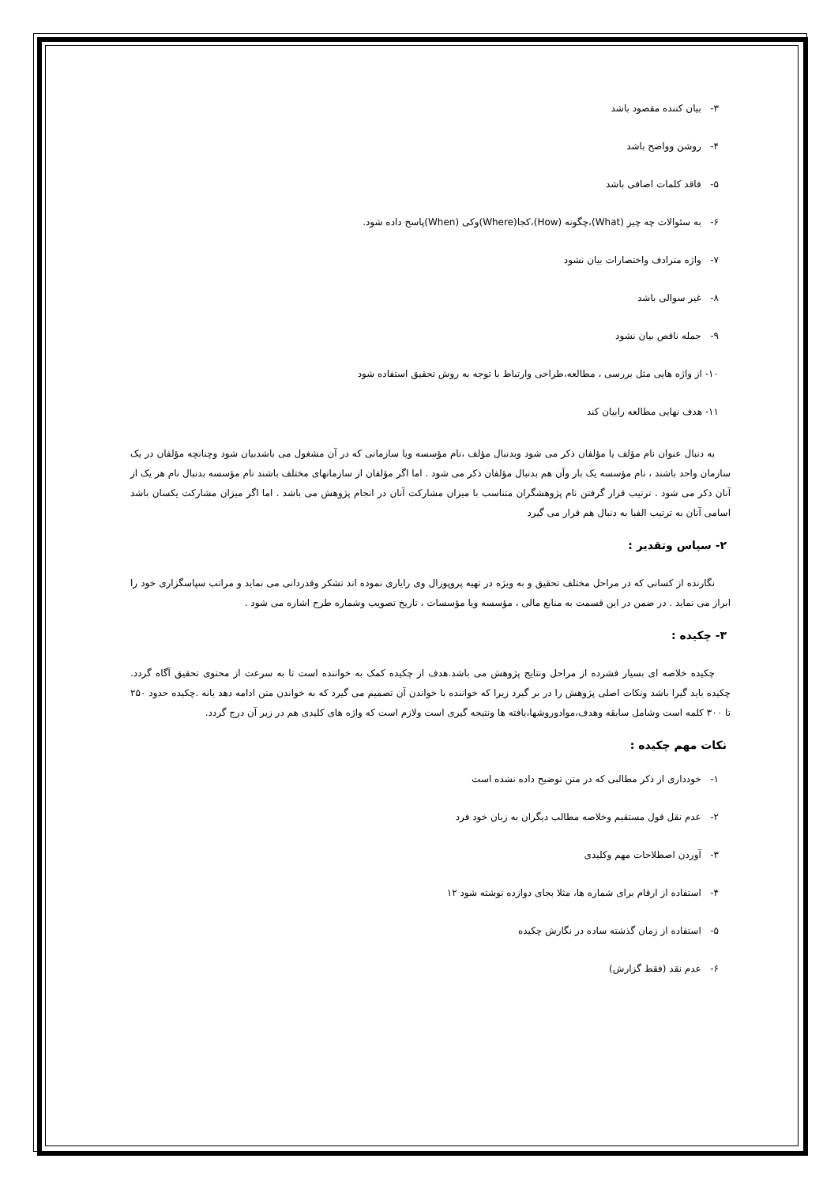۳- بیان کننده مقصود باشد
۴- روشن وواضح باشد
۵- فاقد کلمات اضافی باشد
۶- به سئوالات چه چیز (What)،چگونه (How)،کجا(Where)وکی (When)پاسخ داده شود.
۷- واژه مترادف واختصارات بیان نشود
۸- غیر سوالی باشد
۹- جمله ناقص بیان نشود
۱۰- از واژه هایی مثل بررسی ، مطالعه،طراحی وارتباط با توجه به روش تحقیق استفاده شود
۱۱- هدف نهایی مطالعه رابیان کند
به دنبال عنوان نام مؤلف یا مؤلفان ذکر می شود وبدنبال مؤلف ،نام مؤسسه ویا سازمانی که در آن مشغول می باشدبیان شود وچنانچه مؤلفان در یک سازمان واحد باشند ، نام مؤسسه یک بار وآن هم بدنبال مؤلفان ذکر می شود . اما اگر مؤلفان از سازمانهای مختلف باشند نام مؤسسه بدنبال نام هر یک از آنان ذکر می شود . ترتیب قرار گرفتن نام پژوهشگران متناسب با میزان مشارکت آنان در انجام پژوهش می باشد . اما اگر میزان مشارکت یکسان باشد اسامی آنان به ترتیب الفبا به دنبال هم قرار می گیرد
۲- سپاس وتقدیر :
نگارنده از کسانی که در مراحل مختلف تحقیق و به ویژه در تهیه پروپوزال وی رایاری نموده اند تشکر وقدردانی می نماید و مراتب سپاسگزاری خود را ابراز می نماید . در ضمن در این قسمت به منابع مالی ، مؤسسه ویا مؤسسات ، تاریخ تصویب وشماره طرح اشاره می شود .
۳- چکیده :
چکیده خلاصه ای بسیار فشرده از مراحل ونتایج پژوهش می باشد.هدف از چکیده کمک به خواننده است تا به سرعت از محتوی تحقیق آگاه گردد. چکیده باید گیرا باشد ونکات اصلی پژوهش را در بر گیرد زیرا که خواننده با خواندن آن تصمیم می گیرد که به خواندن متن ادامه دهد یانه .چکیده حدود ۲۵۰ تا ۳۰۰ کلمه است وشامل سابقه وهدف،موادوروشها،یافته ها ونتیجه گیری است ولازم است که واژه های کلیدی هم در زیر آن درج گردد.
نکات مهم چکیده :
۱- خودداری از ذکر مطالبی که در متن توضیح داده نشده است
۲- عدم نقل قول مستقیم وخلاصه مطالب دیگران به زبان خود فرد
۳- آوردن اصطلاحات مهم وکلیدی
۴- استفاده از ارقام برای شماره ها، مثلا بجای دوازده نوشته شود ۱۲
۵- استفاده از زمان گذشته ساده در نگارش چکیده
۶- عدم نقد (فقط گزارش)